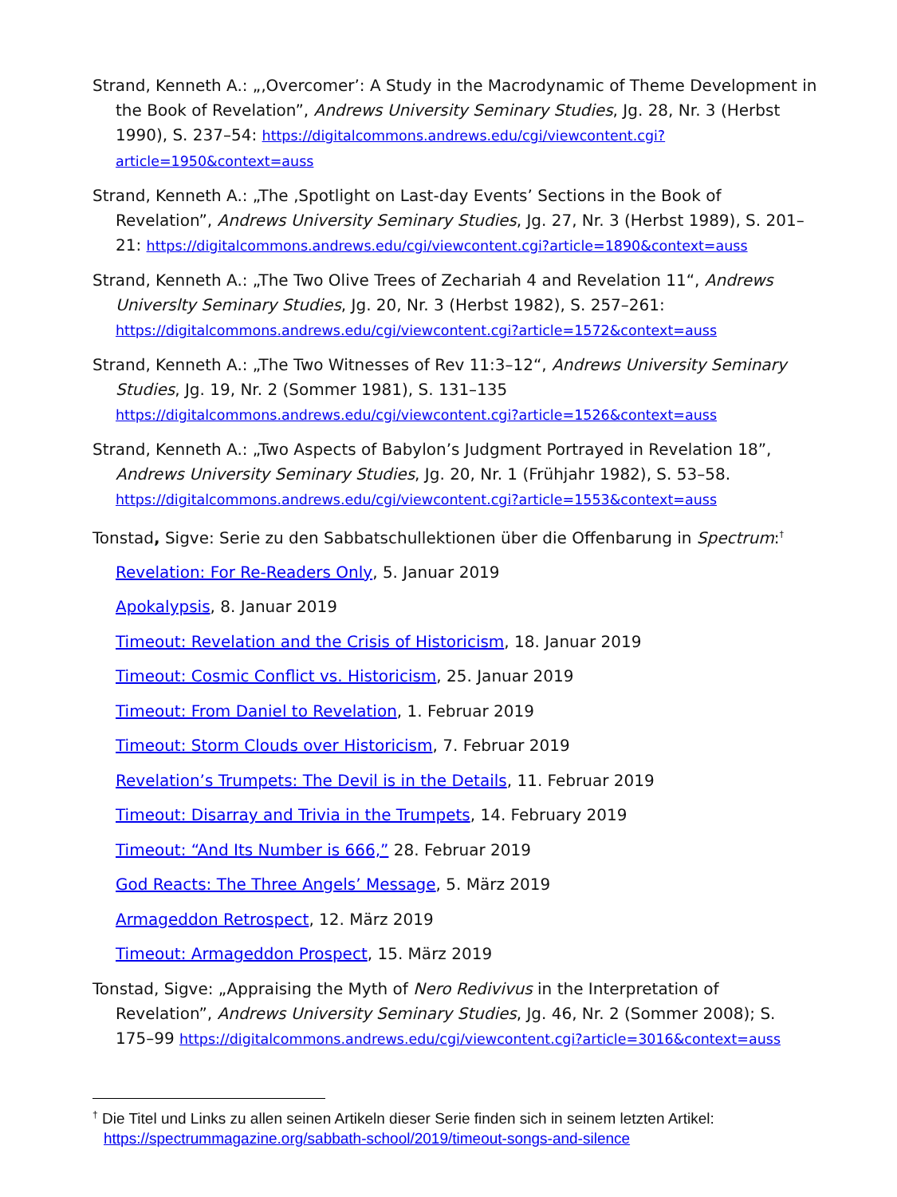Strand, Kenneth A.: „‚Overcomer’: A Study in the Macrodynamic of Theme Development in the Book of Revelation”, Andrews University Seminary Studies, Jg. 28, Nr. 3 (Herbst 1990), S. 237–54: https://digitalcommons.andrews.edu/cgi/viewcontent.cgi?article=1950&context=auss
Strand, Kenneth A.: „The ‚Spotlight on Last-day Events’ Sections in the Book of Revelation”, Andrews University Seminary Studies, Jg. 27, Nr. 3 (Herbst 1989), S. 201–21: https://digitalcommons.andrews.edu/cgi/viewcontent.cgi?article=1890&context=auss
Strand, Kenneth A.: „The Two Olive Trees of Zechariah 4 and Revelation 11“, Andrews Universlty Seminary Studies, Jg. 20, Nr. 3 (Herbst 1982), S. 257–261: https://digitalcommons.andrews.edu/cgi/viewcontent.cgi?article=1572&context=auss
Strand, Kenneth A.: „The Two Witnesses of Rev 11:3–12“, Andrews University Seminary Studies, Jg. 19, Nr. 2 (Sommer 1981), S. 131–135 https://digitalcommons.andrews.edu/cgi/viewcontent.cgi?article=1526&context=auss
Strand, Kenneth A.: „Two Aspects of Babylon’s Judgment Portrayed in Revelation 18”, Andrews University Seminary Studies, Jg. 20, Nr. 1 (Frühjahr 1982), S. 53–58. https://digitalcommons.andrews.edu/cgi/viewcontent.cgi?article=1553&context=auss
Tonstad, Sigve: Serie zu den Sabbatschullektionen über die Offenbarung in Spectrum:<sup>†</sup>
Revelation: For Re-Readers Only, 5. Januar 2019
Apokalypsis, 8. Januar 2019
Timeout: Revelation and the Crisis of Historicism, 18. Januar 2019
Timeout: Cosmic Conflict vs. Historicism, 25. Januar 2019
Timeout: From Daniel to Revelation, 1. Februar 2019
Timeout: Storm Clouds over Historicism, 7. Februar 2019
Revelation’s Trumpets: The Devil is in the Details, 11. Februar 2019
Timeout: Disarray and Trivia in the Trumpets, 14. February 2019
Timeout: “And Its Number is 666,” 28. Februar 2019
God Reacts: The Three Angels’ Message, 5. März 2019
Armageddon Retrospect, 12. März 2019
Timeout: Armageddon Prospect, 15. März 2019
Tonstad, Sigve: „Appraising the Myth of Nero Redivivus in the Interpretation of Revelation”, Andrews University Seminary Studies, Jg. 46, Nr. 2 (Sommer 2008); S. 175–99 https://digitalcommons.andrews.edu/cgi/viewcontent.cgi?article=3016&context=auss
<sup>†</sup> Die Titel und Links zu allen seinen Artikeln dieser Serie finden sich in seinem letzten Artikel: https://spectrummagazine.org/sabbath-school/2019/timeout-songs-and-silence